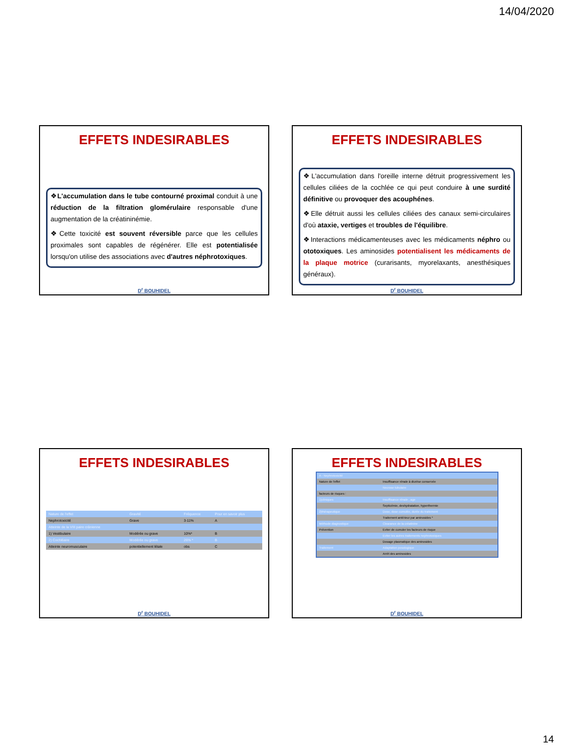14/04/2020
EFFETS INDESIRABLES
❖L'accumulation dans le tube contourné proximal conduit à une réduction de la filtration glomérulaire responsable d'une augmentation de la créatininémie.
❖Cette toxicité est souvent réversible parce que les cellules proximales sont capables de régénérer. Elle est potentialisée lorsqu'on utilise des associations avec d'autres néphrotoxiques.
D<sup>r</sup> BOUHIDEL
EFFETS INDESIRABLES
❖L'accumulation dans l'oreille interne détruit progressivement les cellules ciliées de la cochlée ce qui peut conduire à une surdité définitive ou provoquer des acouphénes.
❖Elle détruit aussi les cellules ciliées des canaux semi-circulaires d'où ataxie, vertiges et troubles de l'équilibre.
❖Interactions médicamenteuses avec les médicaments néphro ou ototoxiques. Les aminosides potentialisent les médicaments de la plaque motrice (curarisants, myorelaxants, anesthésiques généraux).
D<sup>r</sup> BOUHIDEL
EFFETS INDESIRABLES
| Nature de l'effet | Gravité | Fréquence | Pour en savoir plus |
| --- | --- | --- | --- |
| Nephrotoxicité | Grave | 3-11% | A |
| Atteinte de la VIII paire crânienne | | | |
| 1) Vestibulaire | Modérée ou grave | 10%* | B |
| 2) Cochléaire | Modérée ou grave | 26% * | B |
| Atteinte neuromusculaire | potentiellement létale | obs | C |
D<sup>r</sup> BOUHIDEL
EFFETS INDESIRABLES
| A - Nephrotoxicité | |
| Nature de l'effet | Insuffisance rénale à diurèse conservée |
| | Necrose tubulaire |
| facteurs de risques : | |
| 1)cliniques | Insuffisance rénale , age |
| | Septicémie, deshydratation, hyperthermie |
| 2)thérapeutique | Dose, dose cumulée, durée du traitement |
| | Traitement antérieur par aminosides * |
| Méthode diagnostique | Clearance de la créatinine |
| Prévention | Eviter de cumuler les facteurs de risque |
| | Eviter les autres traitements nephrotoxiques |
| | Dosage plasmatique des aminosides |
| Traitement | Adaptation posologique |
| | Arrêt des aminosides |
D<sup>r</sup> BOUHIDEL
14